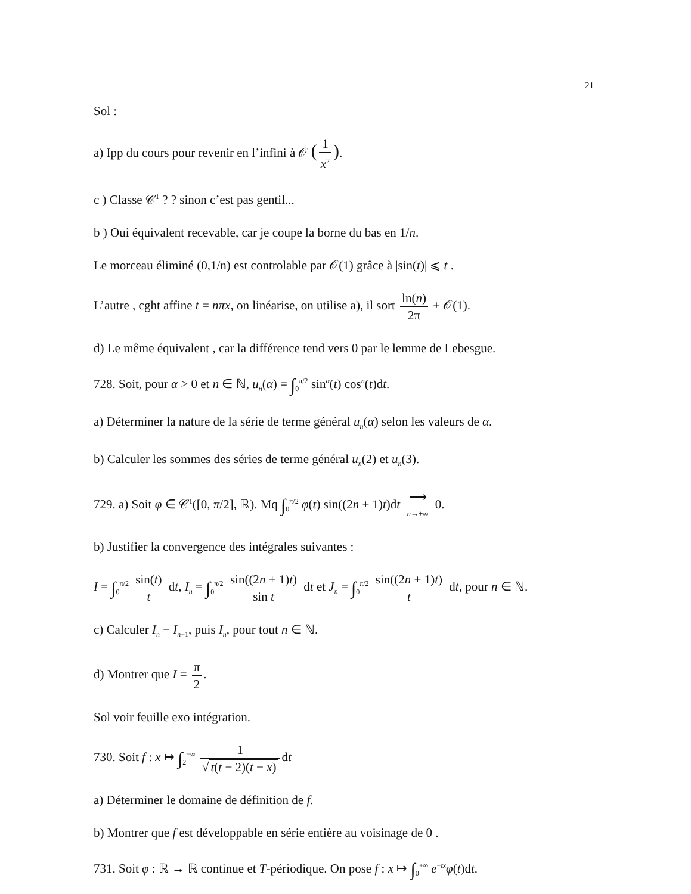21
Sol :
a) Ipp du cours pour revenir en l’infini à 𝒪 (1 x<sup>2</sup>).
c ) Classe 𝒞<sup>1</sup> ? ? sinon c’est pas gentil...
b ) Oui équivalent recevable, car je coupe la borne du bas en 1/n.
Le morceau éliminé (0,1/n) est controlable par 𝒪(1) grâce à |sin(t)| ⩽ t .
L’autre , cght affine t = nπx, on linéarise, on utilise a), il sort ln(n) 2π + 𝒪(1).
d) Le même équivalent , car la différence tend vers 0 par le lemme de Lebesgue.
728. Soit, pour α > 0 et n ∈ ℕ, u<sub>n</sub>(α) = ∫<sub>0</sub><sup>π/2</sup> sin<sup>α</sup>(t) cos<sup>n</sup>(t)dt.
a) Déterminer la nature de la série de terme général u<sub>n</sub>(α) selon les valeurs de α.
b) Calculer les sommes des séries de terme général u<sub>n</sub>(2) et u<sub>n</sub>(3).
729. a) Soit φ ∈ 𝒞<sup>1</sup>([0, π/2], ℝ). Mq ∫<sub>0</sub><sup>π/2</sup> φ(t) sin((2n + 1)t)dt ⟶ n→+∞ 0.
b) Justifier la convergence des intégrales suivantes :
I = ∫<sub>0</sub><sup>π/2</sup> sin(t) t dt, I<sub>n</sub> = ∫<sub>0</sub><sup>π/2</sup> sin((2n + 1)t) sin t dt et J<sub>n</sub> = ∫<sub>0</sub><sup>π/2</sup> sin((2n + 1)t) t dt, pour n ∈ ℕ.
c) Calculer I<sub>n</sub> − I<sub>n−1</sub>, puis I<sub>n</sub>, pour tout n ∈ ℕ.
d) Montrer que I = π 2.
Sol voir feuille exo intégration.
730. Soit f : x ↦ ∫<sub>2</sub><sup>+∞</sup> 1 √ t(t − 2)(t − x) dt
a) Déterminer le domaine de définition de f.
b) Montrer que f est développable en série entière au voisinage de 0 .
731. Soit φ : ℝ → ℝ continue et T-périodique. On pose f : x ↦ ∫<sub>0</sub><sup>+∞</sup> e<sup>−tx</sup>φ(t)dt.